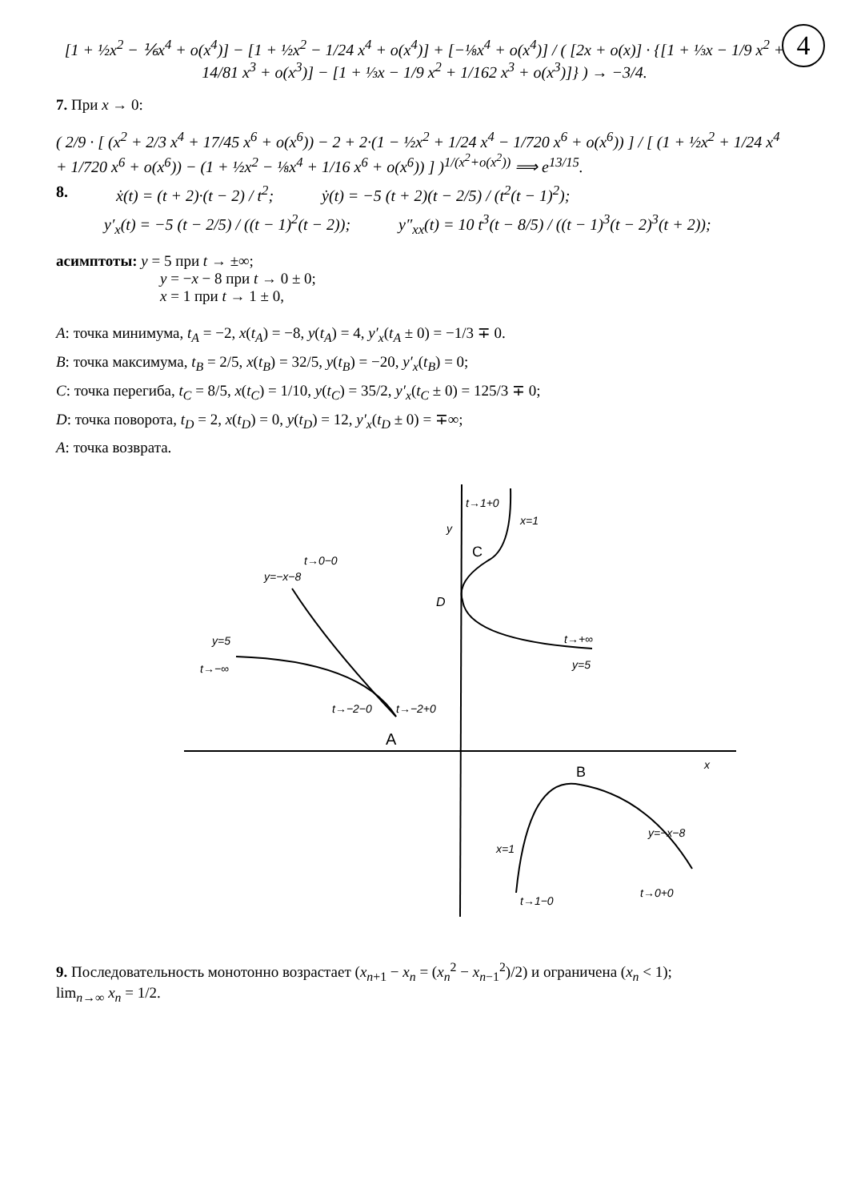4
[1 + ½x<sup>2</sup> − ⅙x<sup>4</sup> + o(x<sup>4</sup>)] − [1 + ½x<sup>2</sup> − 1/24 x<sup>4</sup> + o(x<sup>4</sup>)] + [−⅛x<sup>4</sup> + o(x<sup>4</sup>)] / ( [2x + o(x)] · {[1 + ⅓x − 1/9 x<sup>2</sup> + 14/81 x<sup>3</sup> + o(x<sup>3</sup>)] − [1 + ⅓x − 1/9 x<sup>2</sup> + 1/162 x<sup>3</sup> + o(x<sup>3</sup>)]} ) → −3/4.
7. При x → 0:
( 2/9 · [ (x<sup>2</sup> + 2/3 x<sup>4</sup> + 17/45 x<sup>6</sup> + o(x<sup>6</sup>)) − 2 + 2·(1 − ½x<sup>2</sup> + 1/24 x<sup>4</sup> − 1/720 x<sup>6</sup> + o(x<sup>6</sup>)) ] / [ (1 + ½x<sup>2</sup> + 1/24 x<sup>4</sup> + 1/720 x<sup>6</sup> + o(x<sup>6</sup>)) − (1 + ½x<sup>2</sup> − ⅛x<sup>4</sup> + 1/16 x<sup>6</sup> + o(x<sup>6</sup>)) ] )<sup>1/(x<sup>2</sup>+o(x<sup>2</sup>))</sup> ⟹ e<sup>13/15</sup>.
8. ẋ(t) = (t + 2)·(t − 2) / t<sup>2</sup>; ẏ(t) = −5 (t + 2)(t − 2/5) / (t<sup>2</sup>(t − 1)<sup>2</sup>);
y′<sub>x</sub>(t) = −5 (t − 2/5) / ((t − 1)<sup>2</sup>(t − 2)); y″<sub>xx</sub>(t) = 10 t<sup>3</sup>(t − 8/5) / ((t − 1)<sup>3</sup>(t − 2)<sup>3</sup>(t + 2));
асимптоты: y = 5 при t → ±∞;
y = −x − 8 при t → 0 ± 0;
x = 1 при t → 1 ± 0,
A: точка минимума, t<sub>A</sub> = −2, x(t<sub>A</sub>) = −8, y(t<sub>A</sub>) = 4, y′<sub>x</sub>(t<sub>A</sub> ± 0) = −1/3 ∓ 0.
B: точка максимума, t<sub>B</sub> = 2/5, x(t<sub>B</sub>) = 32/5, y(t<sub>B</sub>) = −20, y′<sub>x</sub>(t<sub>B</sub>) = 0;
C: точка перегиба, t<sub>C</sub> = 8/5, x(t<sub>C</sub>) = 1/10, y(t<sub>C</sub>) = 35/2, y′<sub>x</sub>(t<sub>C</sub> ± 0) = 125/3 ∓ 0;
D: точка поворота, t<sub>D</sub> = 2, x(t<sub>D</sub>) = 0, y(t<sub>D</sub>) = 12, y′<sub>x</sub>(t<sub>D</sub> ± 0) = ∓∞;
A: точка возврата.
y=5
t→−∞
t→0−0
t→−2−0
t→−2+0
A
t→1+0
x=1
y
C
D
t→+∞
y=5
y=−x−8
x
B
x=1
t→1−0
y=−x−8
t→0+0
9. Последовательность монотонно возрастает (x<sub>n+1</sub> − x<sub>n</sub> = (x<sub>n</sub><sup>2</sup> − x<sub>n−1</sub><sup>2</sup>)/2) и ограничена (x<sub>n</sub> < 1);
lim<sub>n→∞</sub> x<sub>n</sub> = 1/2.